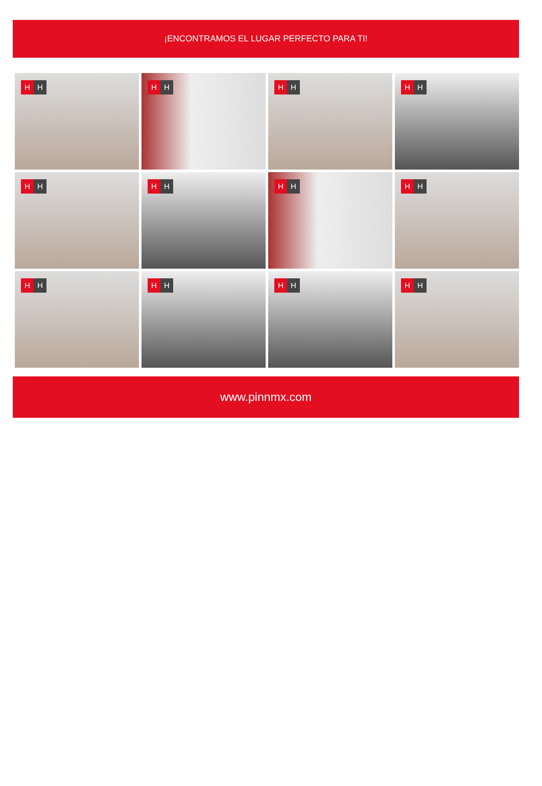¡ENCONTRAMOS EL LUGAR PERFECTO PARA TI!
H H
H H
H H
H H
H H
H H
H H
H H
H H
H H
H H
H H
www.pinnmx.com